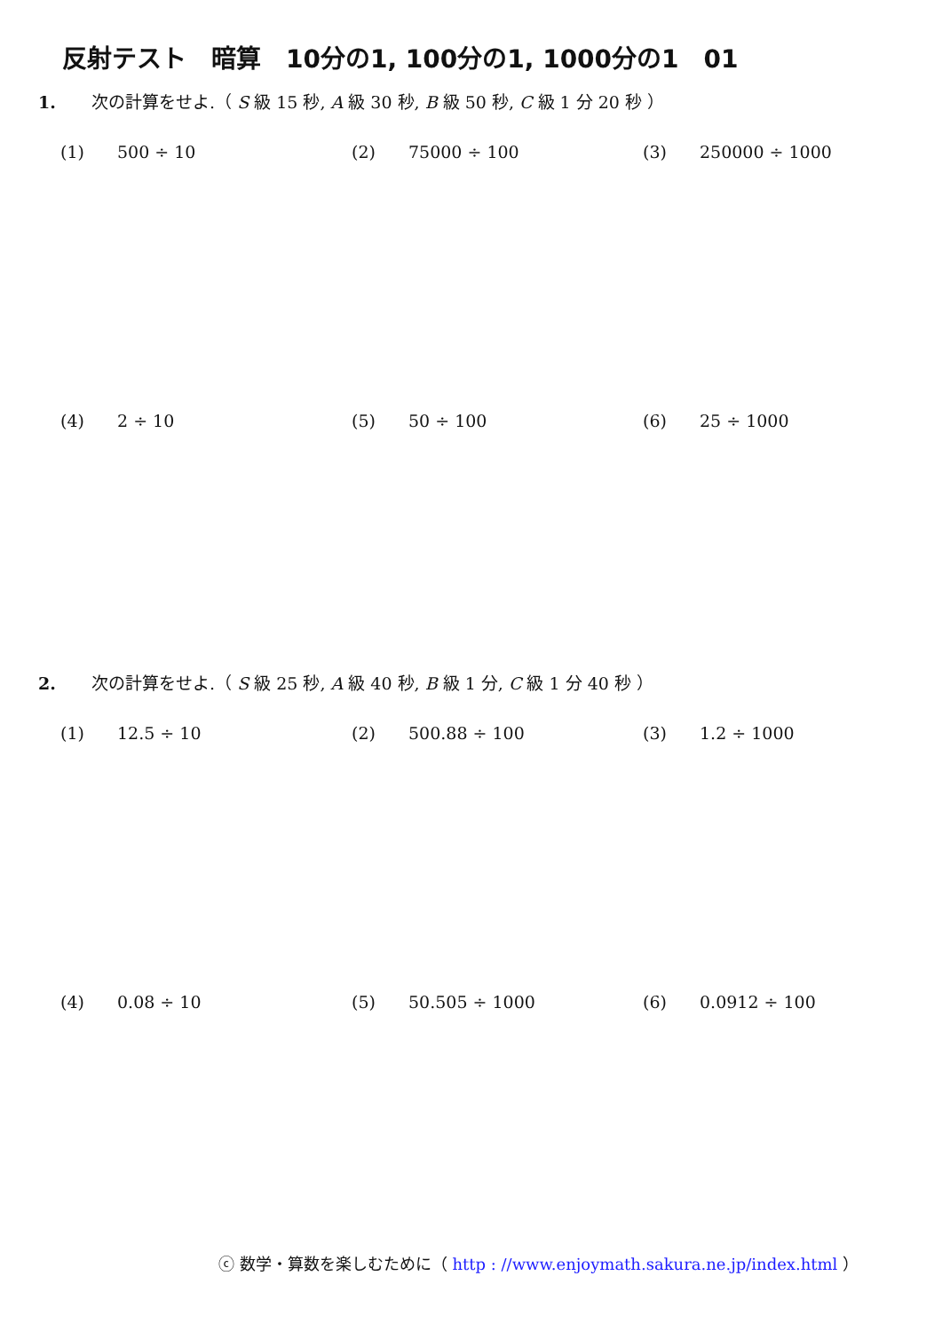反射テスト　暗算　10分の1, 100分の1, 1000分の1　01
1. 次の計算をせよ.（ S 級 15 秒, A 級 30 秒, B 級 50 秒, C 級 1 分 20 秒 ）
(1) 500 ÷ 10 (2) 75000 ÷ 100 (3) 250000 ÷ 1000
(4) 2 ÷ 10 (5) 50 ÷ 100 (6) 25 ÷ 1000
2. 次の計算をせよ.（ S 級 25 秒, A 級 40 秒, B 級 1 分, C 級 1 分 40 秒 ）
(1) 12.5 ÷ 10 (2) 500.88 ÷ 100 (3) 1.2 ÷ 1000
(4) 0.08 ÷ 10 (5) 50.505 ÷ 1000 (6) 0.0912 ÷ 100
ⓒ 数学・算数を楽しむために（ http : //www.enjoymath.sakura.ne.jp/index.html ）